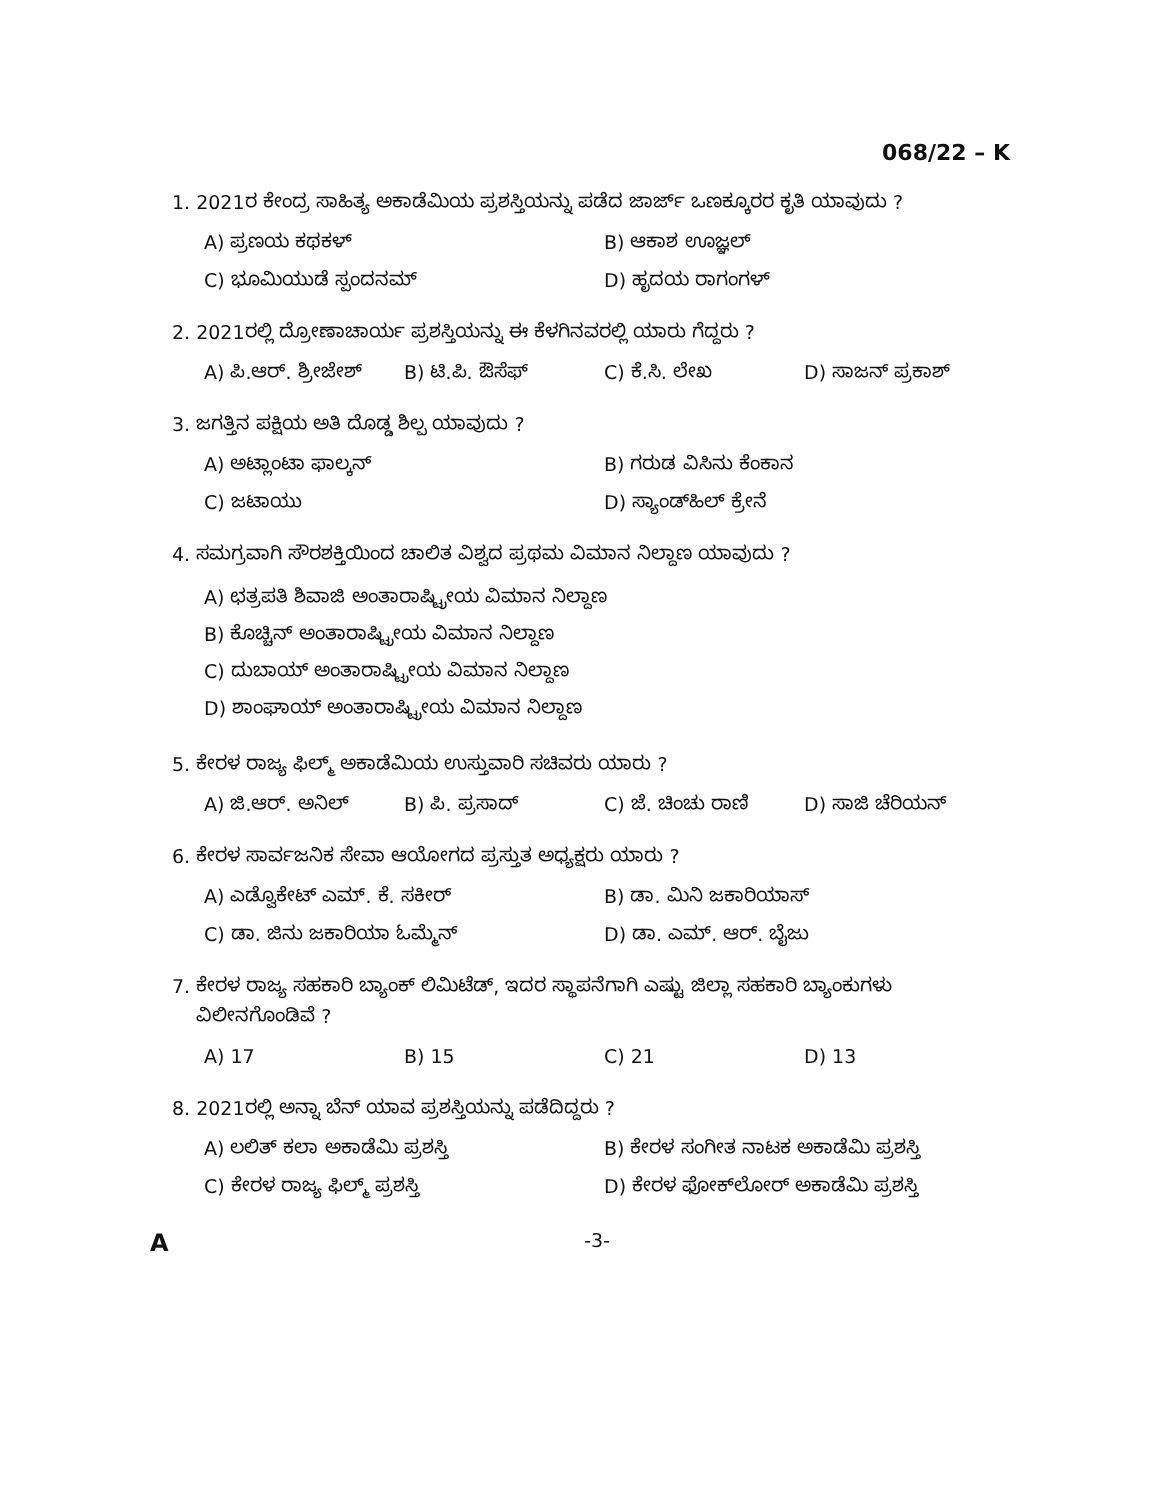068/22 – K
1. 2021ರ ಕೇಂದ್ರ ಸಾಹಿತ್ಯ ಅಕಾಡೆಮಿಯ ಪ್ರಶಸ್ತಿಯನ್ನು ಪಡೆದ ಜಾರ್ಜ್ ಒಣಕ್ಕೂರರ ಕೃತಿ ಯಾವುದು ?
A) ಪ್ರಣಯ ಕಥಕಳ್
B) ಆಕಾಶ ಊಜ್ಞಲ್
C) ಭೂಮಿಯುಡೆ ಸ್ಪಂದನಮ್
D) ಹೃದಯ ರಾಗಂಗಳ್
2. 2021ರಲ್ಲಿ ದ್ರೋಣಾಚಾರ್ಯ ಪ್ರಶಸ್ತಿಯನ್ನು ಈ ಕೆಳಗಿನವರಲ್ಲಿ ಯಾರು ಗೆದ್ದರು ?
A) ಪಿ.ಆರ್. ಶ್ರೀಜೇಶ್
B) ಟಿ.ಪಿ. ಔಸೆಫ್
C) ಕೆ.ಸಿ. ಲೇಖ
D) ಸಾಜನ್ ಪ್ರಕಾಶ್
3. ಜಗತ್ತಿನ ಪಕ್ಷಿಯ ಅತಿ ದೊಡ್ಡ ಶಿಲ್ಪ ಯಾವುದು ?
A) ಅಟ್ಲಾಂಟಾ ಫಾಲ್ಕನ್
B) ಗರುಡ ವಿಸಿನು ಕೆಂಕಾನ
C) ಜಟಾಯು
D) ಸ್ಯಾಂಡ್‌ಹಿಲ್ ಕ್ರೇನೆ
4. ಸಮಗ್ರವಾಗಿ ಸೌರಶಕ್ತಿಯಿಂದ ಚಾಲಿತ ವಿಶ್ವದ ಪ್ರಥಮ ವಿಮಾನ ನಿಲ್ದಾಣ ಯಾವುದು ?
A) ಛತ್ರಪತಿ ಶಿವಾಜಿ ಅಂತಾರಾಷ್ಟ್ರೀಯ ವಿಮಾನ ನಿಲ್ದಾಣ
B) ಕೊಚ್ಚಿನ್ ಅಂತಾರಾಷ್ಟ್ರೀಯ ವಿಮಾನ ನಿಲ್ದಾಣ
C) ದುಬಾಯ್ ಅಂತಾರಾಷ್ಟ್ರೀಯ ವಿಮಾನ ನಿಲ್ದಾಣ
D) ಶಾಂಘಾಯ್ ಅಂತಾರಾಷ್ಟ್ರೀಯ ವಿಮಾನ ನಿಲ್ದಾಣ
5. ಕೇರಳ ರಾಜ್ಯ ಫಿಲ್ಮ್ ಅಕಾಡೆಮಿಯ ಉಸ್ತುವಾರಿ ಸಚಿವರು ಯಾರು ?
A) ಜಿ.ಆರ್. ಅನಿಲ್
B) ಪಿ. ಪ್ರಸಾದ್
C) ಜೆ. ಚಿಂಚು ರಾಣಿ
D) ಸಾಜಿ ಚೆರಿಯನ್
6. ಕೇರಳ ಸಾರ್ವಜನಿಕ ಸೇವಾ ಆಯೋಗದ ಪ್ರಸ್ತುತ ಅಧ್ಯಕ್ಷರು ಯಾರು ?
A) ಎಡ್ವೊಕೇಟ್ ಎಮ್. ಕೆ. ಸಕೀರ್
B) ಡಾ. ಮಿನಿ ಜಕಾರಿಯಾಸ್
C) ಡಾ. ಜಿನು ಜಕಾರಿಯಾ ಓಮ್ಮೆನ್
D) ಡಾ. ಎಮ್. ಆರ್. ಬೈಜು
7. ಕೇರಳ ರಾಜ್ಯ ಸಹಕಾರಿ ಬ್ಯಾಂಕ್ ಲಿಮಿಟೆಡ್, ಇದರ ಸ್ಥಾಪನೆಗಾಗಿ ಎಷ್ಟು ಜಿಲ್ಲಾ ಸಹಕಾರಿ ಬ್ಯಾಂಕುಗಳು
ವಿಲೀನಗೊಂಡಿವೆ ?
A) 17
B) 15
C) 21
D) 13
8. 2021ರಲ್ಲಿ ಅನ್ನಾ ಬೆನ್ ಯಾವ ಪ್ರಶಸ್ತಿಯನ್ನು ಪಡೆದಿದ್ದರು ?
A) ಲಲಿತ್ ಕಲಾ ಅಕಾಡೆಮಿ ಪ್ರಶಸ್ತಿ
B) ಕೇರಳ ಸಂಗೀತ ನಾಟಕ ಅಕಾಡೆಮಿ ಪ್ರಶಸ್ತಿ
C) ಕೇರಳ ರಾಜ್ಯ ಫಿಲ್ಮ್ ಪ್ರಶಸ್ತಿ
D) ಕೇರಳ ಫೋಕ್‌ಲೋರ್ ಅಕಾಡೆಮಿ ಪ್ರಶಸ್ತಿ
A -3-